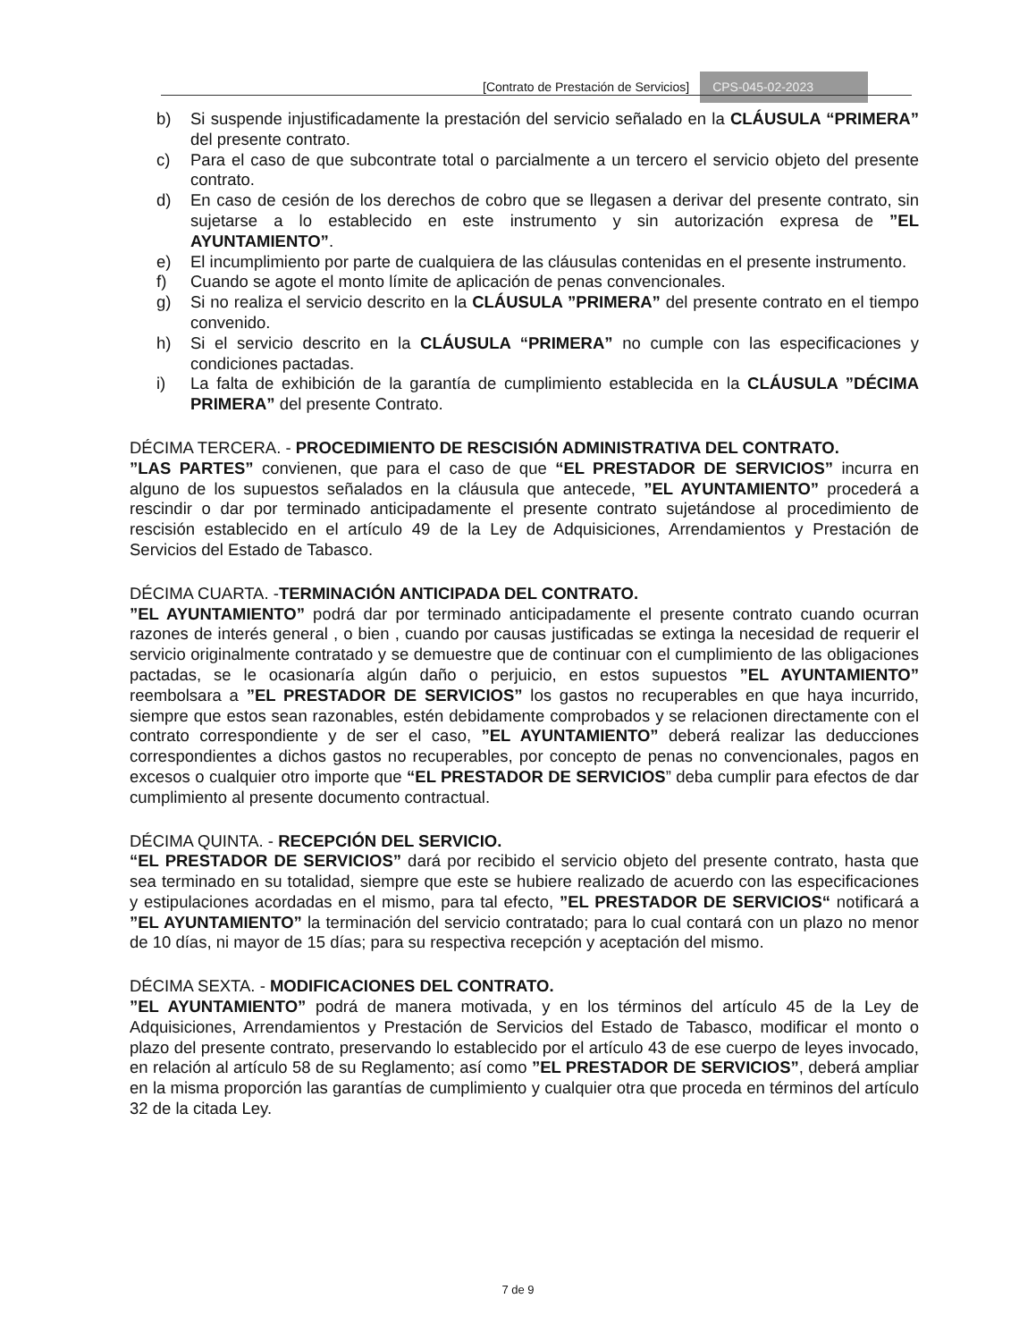[Contrato de Prestación de Servicios] CPS-045-02-2023
b) Si suspende injustificadamente la prestación del servicio señalado en la CLÁUSULA “PRIMERA” del presente contrato.
c) Para el caso de que subcontrate total o parcialmente a un tercero el servicio objeto del presente contrato.
d) En caso de cesión de los derechos de cobro que se llegasen a derivar del presente contrato, sin sujetarse a lo establecido en este instrumento y sin autorización expresa de ”EL AYUNTAMIENTO”.
e) El incumplimiento por parte de cualquiera de las cláusulas contenidas en el presente instrumento.
f) Cuando se agote el monto límite de aplicación de penas convencionales.
g) Si no realiza el servicio descrito en la CLÁUSULA ”PRIMERA” del presente contrato en el tiempo convenido.
h) Si el servicio descrito en la CLÁUSULA “PRIMERA” no cumple con las especificaciones y condiciones pactadas.
i) La falta de exhibición de la garantía de cumplimiento establecida en la CLÁUSULA ”DÉCIMA PRIMERA” del presente Contrato.
DÉCIMA TERCERA. - PROCEDIMIENTO DE RESCISIÓN ADMINISTRATIVA DEL CONTRATO.
”LAS PARTES” convienen, que para el caso de que “EL PRESTADOR DE SERVICIOS” incurra en alguno de los supuestos señalados en la cláusula que antecede, ”EL AYUNTAMIENTO” procederá a rescindir o dar por terminado anticipadamente el presente contrato sujetándose al procedimiento de rescisión establecido en el artículo 49 de la Ley de Adquisiciones, Arrendamientos y Prestación de Servicios del Estado de Tabasco.
DÉCIMA CUARTA. -TERMINACIÓN ANTICIPADA DEL CONTRATO.
”EL AYUNTAMIENTO” podrá dar por terminado anticipadamente el presente contrato cuando ocurran razones de interés general , o bien , cuando por causas justificadas se extinga la necesidad de requerir el servicio originalmente contratado y se demuestre que de continuar con el cumplimiento de las obligaciones pactadas, se le ocasionaría algún daño o perjuicio, en estos supuestos ”EL AYUNTAMIENTO” reembolsara a ”EL PRESTADOR DE SERVICIOS” los gastos no recuperables en que haya incurrido, siempre que estos sean razonables, estén debidamente comprobados y se relacionen directamente con el contrato correspondiente y de ser el caso, ”EL AYUNTAMIENTO” deberá realizar las deducciones correspondientes a dichos gastos no recuperables, por concepto de penas no convencionales, pagos en excesos o cualquier otro importe que “EL PRESTADOR DE SERVICIOS” deba cumplir para efectos de dar cumplimiento al presente documento contractual.
DÉCIMA QUINTA. - RECEPCIÓN DEL SERVICIO.
“EL PRESTADOR DE SERVICIOS” dará por recibido el servicio objeto del presente contrato, hasta que sea terminado en su totalidad, siempre que este se hubiere realizado de acuerdo con las especificaciones y estipulaciones acordadas en el mismo, para tal efecto, ”EL PRESTADOR DE SERVICIOS“ notificará a ”EL AYUNTAMIENTO” la terminación del servicio contratado; para lo cual contará con un plazo no menor de 10 días, ni mayor de 15 días; para su respectiva recepción y aceptación del mismo.
DÉCIMA SEXTA. - MODIFICACIONES DEL CONTRATO.
”EL AYUNTAMIENTO” podrá de manera motivada, y en los términos del artículo 45 de la Ley de Adquisiciones, Arrendamientos y Prestación de Servicios del Estado de Tabasco, modificar el monto o plazo del presente contrato, preservando lo establecido por el artículo 43 de ese cuerpo de leyes invocado, en relación al artículo 58 de su Reglamento; así como ”EL PRESTADOR DE SERVICIOS”, deberá ampliar en la misma proporción las garantías de cumplimiento y cualquier otra que proceda en términos del artículo 32 de la citada Ley.
7 de 9